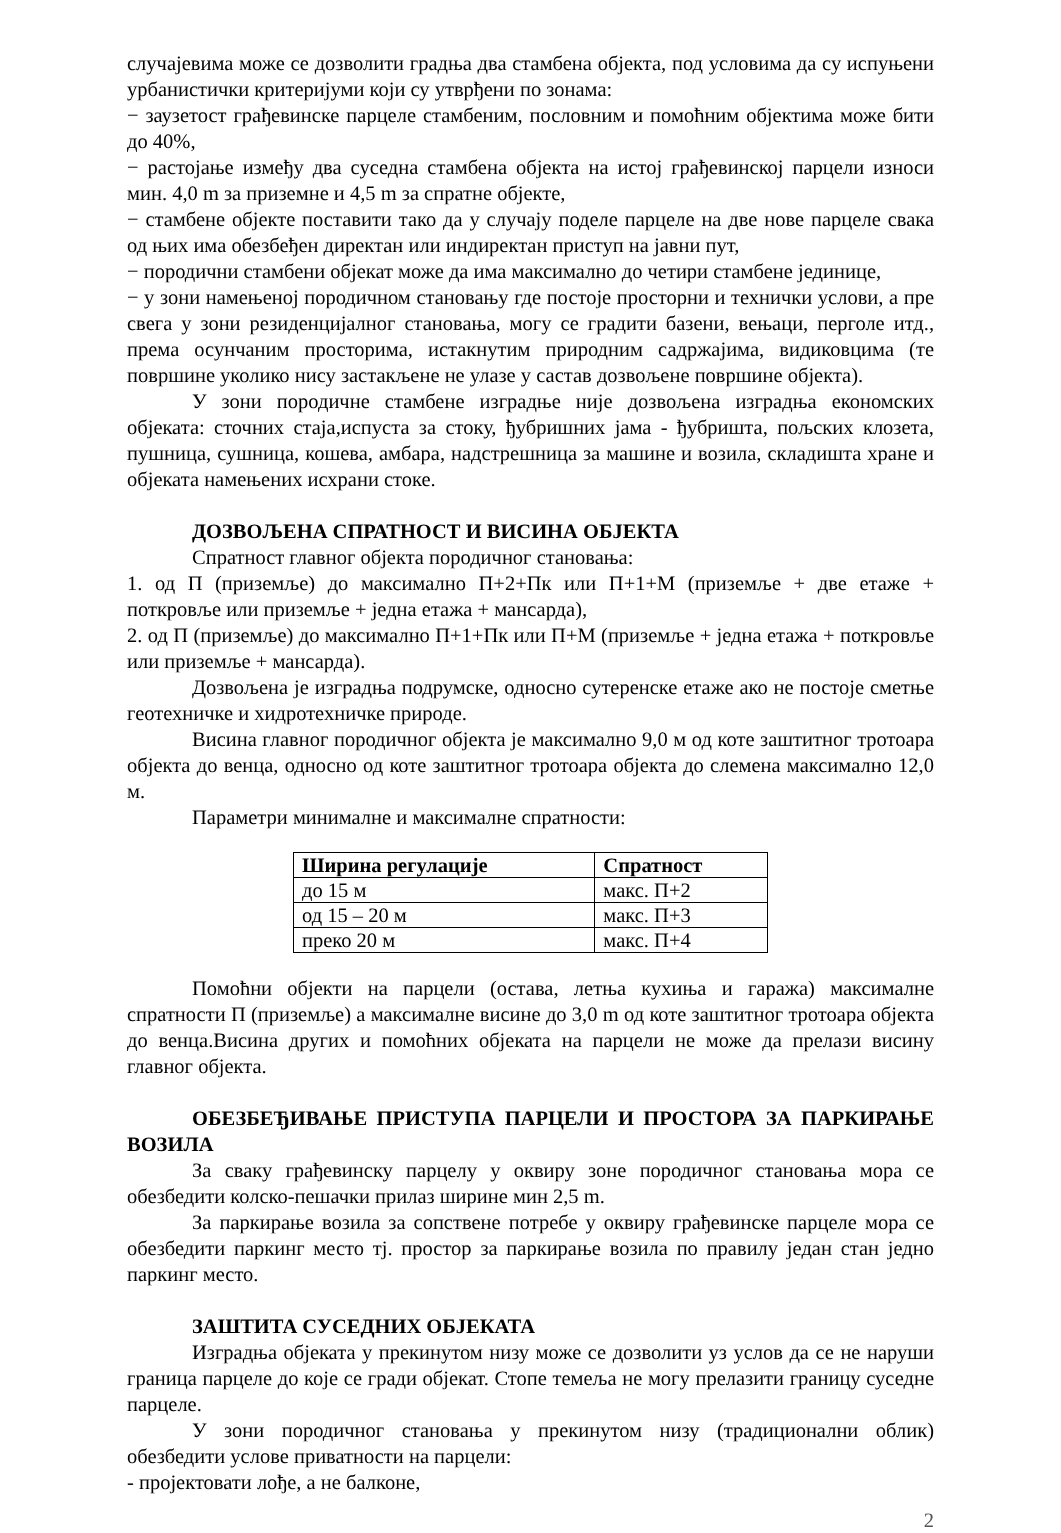случајевима може се дозволити градња два стамбена објекта, под условима да су испуњени урбанистички критеријуми који су утврђени по зонама:
− заузетост грађевинске парцеле стамбеним, пословним и помоћним објектима може бити до 40%,
− растојање између два суседна стамбена објекта на истој грађевинској парцели износи мин. 4,0 m за приземне и 4,5 m за спратне објекте,
− стамбене објекте поставити тако да у случају поделе парцеле на две нове парцеле свака од њих има обезбеђен директан или индиректан приступ на јавни пут,
− породични стамбени објекат може да има максимално до четири стамбене јединице,
− у зони намењеној породичном становању где постоје просторни и технички услови, а пре свега у зони резиденцијалног становања, могу се градити базени, вењаци, перголе итд., према осунчаним просторима, истакнутим природним садржајима, видиковцима (те површине уколико нису застакљене не улазе у састав дозвољене површине објекта).
У зони породичне стамбене изградње није дозвољена изградња економских објеката: сточних стаја,испуста за стоку, ђубришних јама - ђубришта, пољских клозета, пушница, сушница, кошева, амбара, надстрешница за машине и возила, складишта хране и објеката намењених исхрани стоке.
ДОЗВОЉЕНА СПРАТНОСТ И ВИСИНА ОБЈЕКТА
Спратност главног објекта породичног становања:
1. од П (приземље) до максимално П+2+Пк или П+1+М (приземље + две етаже + поткровље или приземље + једна етажа + мансарда),
2. од П (приземље) до максимално П+1+Пк или П+М (приземље + једна етажа + поткровље или приземље + мансарда).
Дозвољена је изградња подрумске, односно сутеренске етаже ако не постоје сметње геотехничке и хидротехничке природе.
Висина главног породичног објекта је максимално 9,0 м од коте заштитног тротоара објекта до венца, односно од коте заштитног тротоара објекта до слемена максимално 12,0 м.
Параметри минималне и максималне спратности:
| Ширина регулације | Спратност |
| --- | --- |
| до 15 м | макс. П+2 |
| од 15 – 20 м | макс. П+3 |
| преко 20 м | макс. П+4 |
Помоћни објекти на парцели (остава, летња кухиња и гаража) максималне спратности П (приземље) а максималне висине до 3,0 m од коте заштитног тротоара објекта до венца.Висина других и помоћних објеката на парцели не може да прелази висину главног објекта.
ОБЕЗБЕЂИВАЊЕ ПРИСТУПА ПАРЦЕЛИ И ПРОСТОРА ЗА ПАРКИРАЊЕ ВОЗИЛА
За сваку грађевинску парцелу у оквиру зоне породичног становања мора се обезбедити колско-пешачки прилаз ширине мин 2,5 m.
За паркирање возила за сопствене потребе у оквиру грађевинске парцеле мора се обезбедити паркинг место тј. простор за паркирање возила по правилу један стан једно паркинг место.
ЗАШТИТА СУСЕДНИХ ОБЈЕКАТА
Изградња објеката у прекинутом низу може се дозволити уз услов да се не наруши граница парцеле до које се гради објекат. Стопе темеља не могу прелазити границу суседне парцеле.
У зони породичног становања у прекинутом низу (традиционални облик) обезбедити услове приватности на парцели:
- пројектовати лође, а не балконе,
2